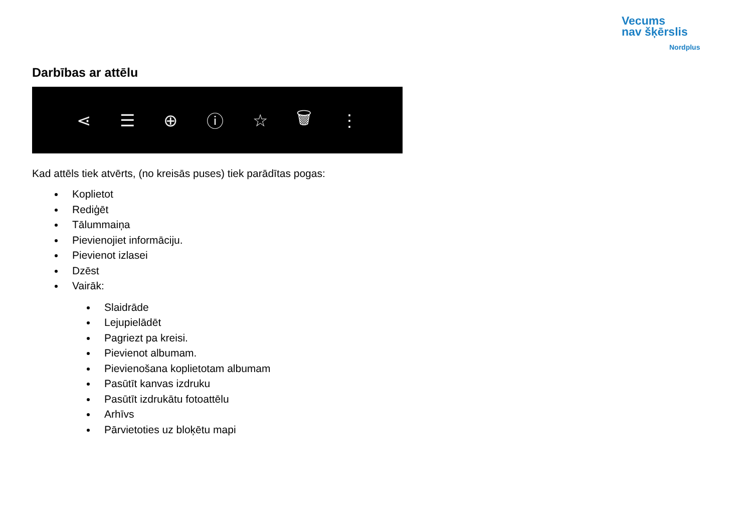Vecums
nav šķērslis
Nordplus
Darbības ar attēlu
⋖ ☰ ⊕ ⓘ ☆ 🗑 ⋮
Kad attēls tiek atvērts, (no kreisās puses) tiek parādītas pogas:
Koplietot
Rediģēt
Tālummaiņa
Pievienojiet informāciju.
Pievienot izlasei
Dzēst
Vairāk:
Slaidrāde
Lejupielādēt
Pagriezt pa kreisi.
Pievienot albumam.
Pievienošana koplietotam albumam
Pasūtīt kanvas izdruku
Pasūtīt izdrukātu fotoattēlu
Arhīvs
Pārvietoties uz bloķētu mapi